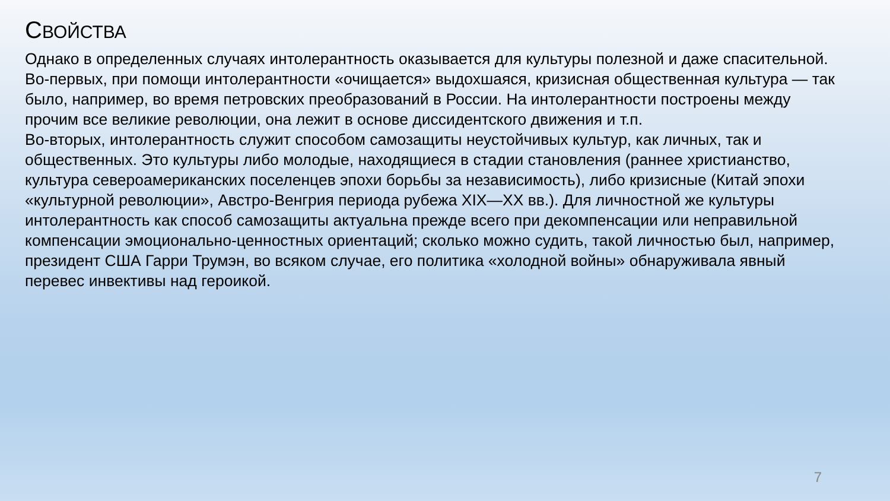СВОЙСТВА
Однако в определенных случаях интолерантность оказывается для культуры полезной и даже спасительной.
Во-первых, при помощи интолерантности «очищается» выдохшаяся, кризисная общественная культура — так было, например, во время петровских преобразований в России. На интолерантности построены между прочим все великие революции, она лежит в основе диссидентского движения и т.п.
Во-вторых, интолерантность служит способом самозащиты неустойчивых культур, как личных, так и общественных. Это культуры либо молодые, находящиеся в стадии становления (раннее христианство, культура североамериканских поселенцев эпохи борьбы за независимость), либо кризисные (Китай эпохи «культурной революции», Австро-Венгрия периода рубежа XIX—XX вв.). Для личностной же культуры интолерантность как способ самозащиты актуальна прежде всего при декомпенсации или неправильной компенсации эмоционально-ценностных ориентаций; сколько можно судить, такой личностью был, например, президент США Гарри Трумэн, во всяком случае, его политика «холодной войны» обнаруживала явный перевес инвективы над героикой.
7